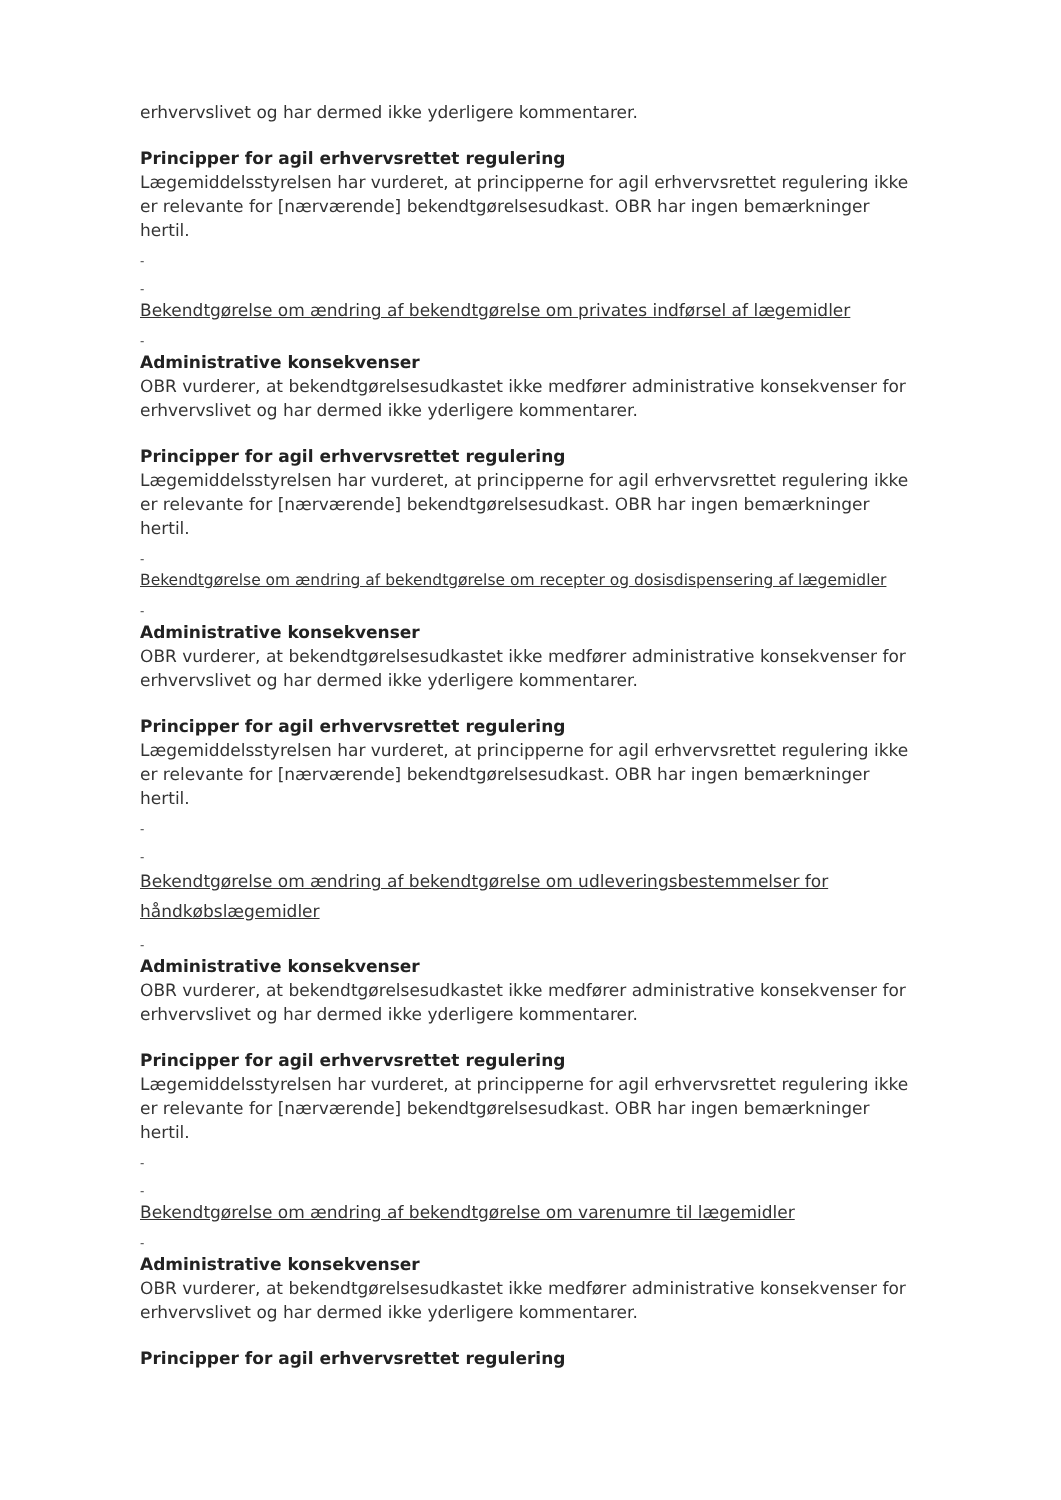erhvervslivet og har dermed ikke yderligere kommentarer.
Principper for agil erhvervsrettet regulering
Lægemiddelsstyrelsen har vurderet, at principperne for agil erhvervsrettet regulering ikke er relevante for [nærværende] bekendtgørelsesudkast. OBR har ingen bemærkninger hertil.
-
-
Bekendtgørelse om ændring af bekendtgørelse om privates indførsel af lægemidler
-
Administrative konsekvenser
OBR vurderer, at bekendtgørelsesudkastet ikke medfører administrative konsekvenser for erhvervslivet og har dermed ikke yderligere kommentarer.
Principper for agil erhvervsrettet regulering
Lægemiddelsstyrelsen har vurderet, at principperne for agil erhvervsrettet regulering ikke er relevante for [nærværende] bekendtgørelsesudkast. OBR har ingen bemærkninger hertil.
-
Bekendtgørelse om ændring af bekendtgørelse om recepter og dosisdispensering af lægemidler
-
Administrative konsekvenser
OBR vurderer, at bekendtgørelsesudkastet ikke medfører administrative konsekvenser for erhvervslivet og har dermed ikke yderligere kommentarer.
Principper for agil erhvervsrettet regulering
Lægemiddelsstyrelsen har vurderet, at principperne for agil erhvervsrettet regulering ikke er relevante for [nærværende] bekendtgørelsesudkast. OBR har ingen bemærkninger hertil.
-
-
Bekendtgørelse om ændring af bekendtgørelse om udleveringsbestemmelser for håndkøbslægemidler
-
Administrative konsekvenser
OBR vurderer, at bekendtgørelsesudkastet ikke medfører administrative konsekvenser for erhvervslivet og har dermed ikke yderligere kommentarer.
Principper for agil erhvervsrettet regulering
Lægemiddelsstyrelsen har vurderet, at principperne for agil erhvervsrettet regulering ikke er relevante for [nærværende] bekendtgørelsesudkast. OBR har ingen bemærkninger hertil.
-
-
Bekendtgørelse om ændring af bekendtgørelse om varenumre til lægemidler
-
Administrative konsekvenser
OBR vurderer, at bekendtgørelsesudkastet ikke medfører administrative konsekvenser for erhvervslivet og har dermed ikke yderligere kommentarer.
Principper for agil erhvervsrettet regulering